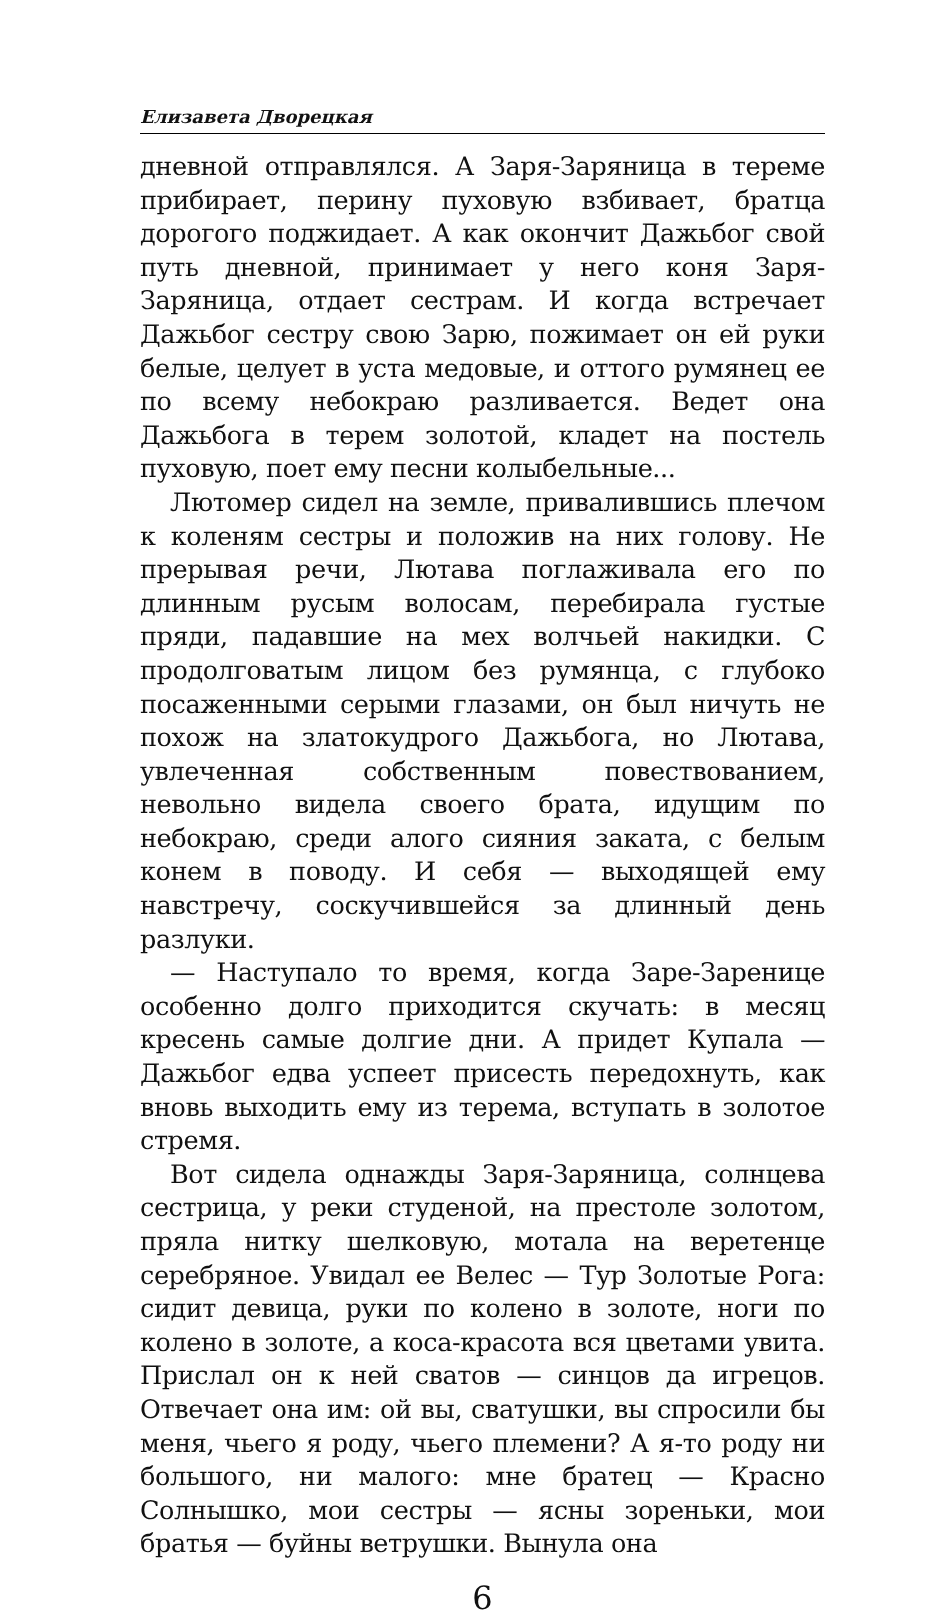Елизавета Дворецкая
дневной отправлялся. А Заря-Заряница в тереме прибирает, перину пуховую взбивает, братца дорогого поджидает. А как окончит Дажьбог свой путь дневной, принимает у него коня Заря-Заряница, отдает сестрам. И когда встречает Дажьбог сестру свою Зарю, пожимает он ей руки белые, целует в уста медовые, и оттого румянец ее по всему небокраю разливается. Ведет она Дажьбога в терем золотой, кладет на постель пуховую, поет ему песни колыбельные...
Лютомер сидел на земле, привалившись плечом к коленям сестры и положив на них голову. Не прерывая речи, Лютава поглаживала его по длинным русым волосам, перебирала густые пряди, падавшие на мех волчьей накидки. С продолговатым лицом без румянца, с глубоко посаженными серыми глазами, он был ничуть не похож на златокудрого Дажьбога, но Лютава, увлеченная собственным повествованием, невольно видела своего брата, идущим по небокраю, среди алого сияния заката, с белым конем в поводу. И себя — выходящей ему навстречу, соскучившейся за длинный день разлуки.
— Наступало то время, когда Заре-Заренице особенно долго приходится скучать: в месяц кресень самые долгие дни. А придет Купала — Дажьбог едва успеет присесть передохнуть, как вновь выходить ему из терема, вступать в золотое стремя.
Вот сидела однажды Заря-Заряница, солнцева сестрица, у реки студеной, на престоле золотом, пряла нитку шелковую, мотала на веретенце серебряное. Увидал ее Велес — Тур Золотые Рога: сидит девица, руки по колено в золоте, ноги по колено в золоте, а коса-красота вся цветами увита. Прислал он к ней сватов — синцов да игрецов. Отвечает она им: ой вы, сватушки, вы спросили бы меня, чьего я роду, чьего племени? А я-то роду ни большого, ни малого: мне братец — Красно Солнышко, мои сестры — ясны зореньки, мои братья — буйны ветрушки. Вынула она
6